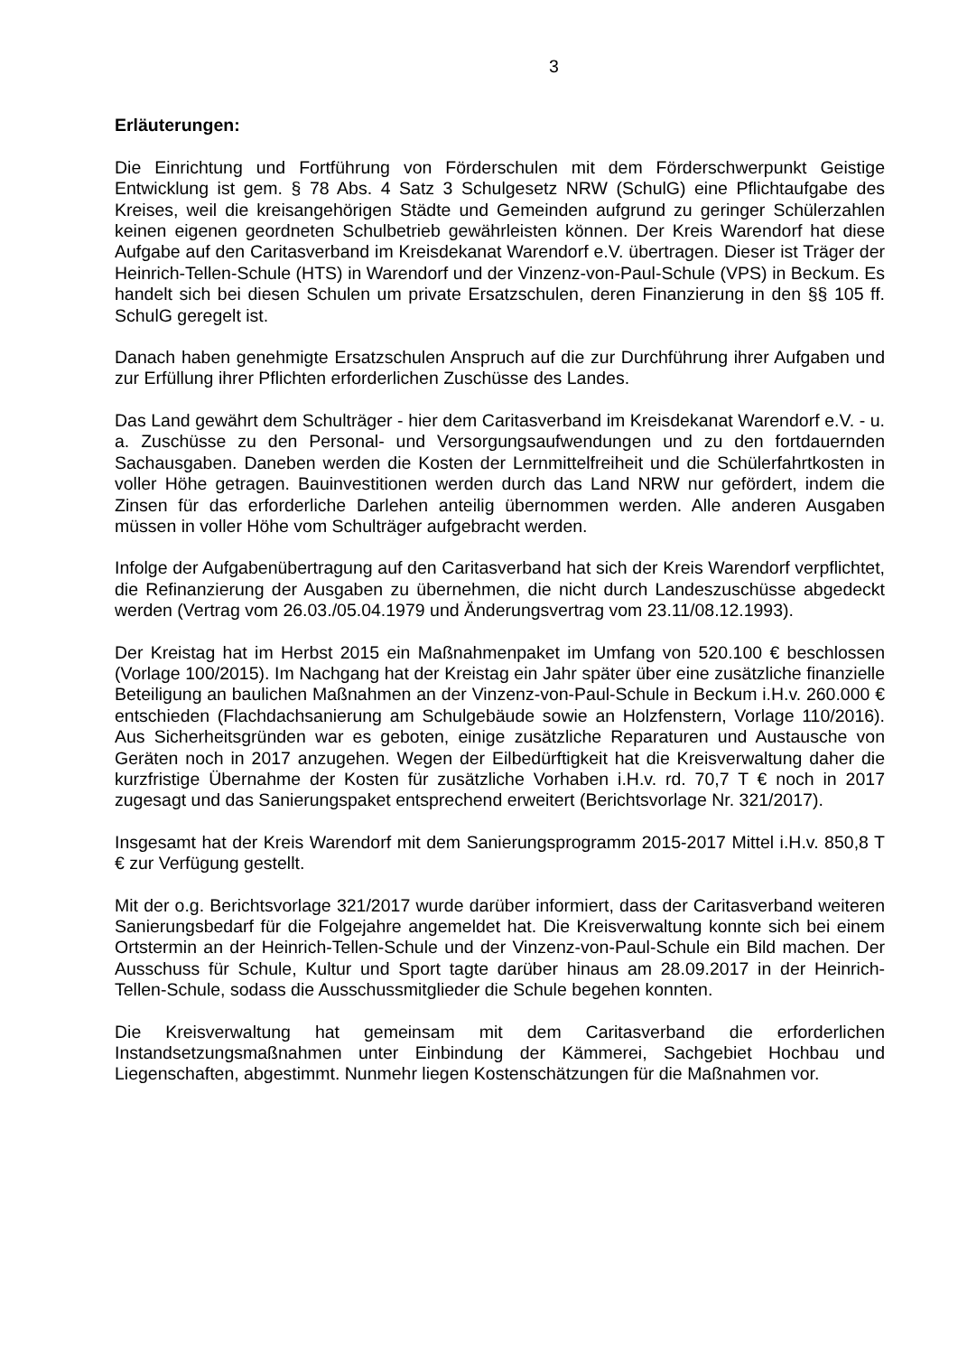3
Erläuterungen:
Die Einrichtung und Fortführung von Förderschulen mit dem Förderschwerpunkt Geistige Entwicklung ist gem. § 78 Abs. 4 Satz 3 Schulgesetz NRW (SchulG) eine Pflichtaufgabe des Kreises, weil die kreisangehörigen Städte und Gemeinden aufgrund zu geringer Schülerzahlen keinen eigenen geordneten Schulbetrieb gewährleisten können. Der Kreis Warendorf hat diese Aufgabe auf den Caritasverband im Kreisdekanat Warendorf e.V. übertragen. Dieser ist Träger der Heinrich-Tellen-Schule (HTS) in Warendorf und der Vinzenz-von-Paul-Schule (VPS) in Beckum. Es handelt sich bei diesen Schulen um private Ersatzschulen, deren Finanzierung in den §§ 105 ff. SchulG geregelt ist.
Danach haben genehmigte Ersatzschulen Anspruch auf die zur Durchführung ihrer Aufgaben und zur Erfüllung ihrer Pflichten erforderlichen Zuschüsse des Landes.
Das Land gewährt dem Schulträger - hier dem Caritasverband im Kreisdekanat Warendorf e.V. - u. a. Zuschüsse zu den Personal- und Versorgungsaufwendungen und zu den fortdauernden Sachausgaben. Daneben werden die Kosten der Lernmittelfreiheit und die Schülerfahrtkosten in voller Höhe getragen. Bauinvestitionen werden durch das Land NRW nur gefördert, indem die Zinsen für das erforderliche Darlehen anteilig übernommen werden. Alle anderen Ausgaben müssen in voller Höhe vom Schulträger aufgebracht werden.
Infolge der Aufgabenübertragung auf den Caritasverband hat sich der Kreis Warendorf verpflichtet, die Refinanzierung der Ausgaben zu übernehmen, die nicht durch Landeszuschüsse abgedeckt werden (Vertrag vom 26.03./05.04.1979 und Änderungsvertrag vom 23.11/08.12.1993).
Der Kreistag hat im Herbst 2015 ein Maßnahmenpaket im Umfang von 520.100 € beschlossen (Vorlage 100/2015). Im Nachgang hat der Kreistag ein Jahr später über eine zusätzliche finanzielle Beteiligung an baulichen Maßnahmen an der Vinzenz-von-Paul-Schule in Beckum i.H.v. 260.000 € entschieden (Flachdachsanierung am Schulgebäude sowie an Holzfenstern, Vorlage 110/2016). Aus Sicherheitsgründen war es geboten, einige zusätzliche Reparaturen und Austausche von Geräten noch in 2017 anzugehen. Wegen der Eilbedürftigkeit hat die Kreisverwaltung daher die kurzfristige Übernahme der Kosten für zusätzliche Vorhaben i.H.v. rd. 70,7 T € noch in 2017 zugesagt und das Sanierungspaket entsprechend erweitert (Berichtsvorlage Nr. 321/2017).
Insgesamt hat der Kreis Warendorf mit dem Sanierungsprogramm 2015-2017 Mittel i.H.v. 850,8 T € zur Verfügung gestellt.
Mit der o.g. Berichtsvorlage 321/2017 wurde darüber informiert, dass der Caritasverband weiteren Sanierungsbedarf für die Folgejahre angemeldet hat. Die Kreisverwaltung konnte sich bei einem Ortstermin an der Heinrich-Tellen-Schule und der Vinzenz-von-Paul-Schule ein Bild machen. Der Ausschuss für Schule, Kultur und Sport tagte darüber hinaus am 28.09.2017 in der Heinrich-Tellen-Schule, sodass die Ausschussmitglieder die Schule begehen konnten.
Die Kreisverwaltung hat gemeinsam mit dem Caritasverband die erforderlichen Instandsetzungsmaßnahmen unter Einbindung der Kämmerei, Sachgebiet Hochbau und Liegenschaften, abgestimmt. Nunmehr liegen Kostenschätzungen für die Maßnahmen vor.